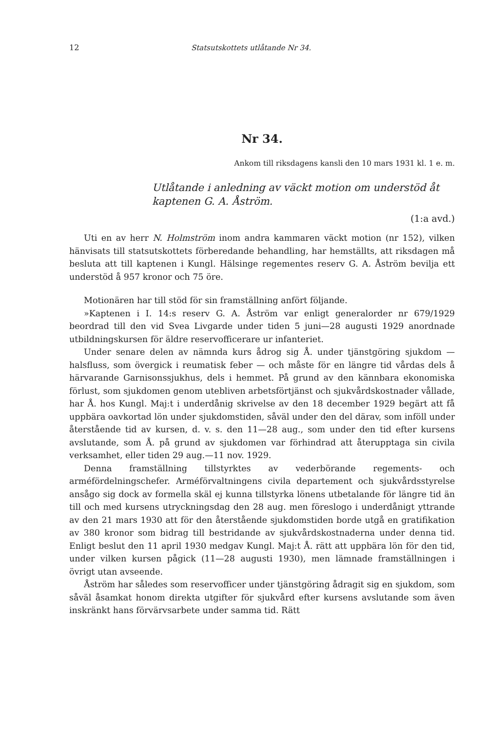12 Statsutskottets utlåtande Nr 34.
Nr 34.
Ankom till riksdagens kansli den 10 mars 1931 kl. 1 e. m.
Utlåtande i anledning av väckt motion om understöd åt kaptenen G. A. Åström.
(1:a avd.)
Uti en av herr N. Holmström inom andra kammaren väckt motion (nr 152), vilken hänvisats till statsutskottets förberedande behandling, har hemställts, att riksdagen må besluta att till kaptenen i Kungl. Hälsinge regementes reserv G. A. Åström bevilja ett understöd å 957 kronor och 75 öre.
Motionären har till stöd för sin framställning anfört följande.
»Kaptenen i I. 14:s reserv G. A. Åström var enligt generalorder nr 679/1929 beordrad till den vid Svea Livgarde under tiden 5 juni—28 augusti 1929 anordnade utbildningskursen för äldre reservofficerare ur infanteriet.
Under senare delen av nämnda kurs ådrog sig Å. under tjänstgöring sjukdom — halsfluss, som övergick i reumatisk feber — och måste för en längre tid vårdas dels å härvarande Garnisonssjukhus, dels i hemmet. På grund av den kännbara ekonomiska förlust, som sjukdomen genom utebliven arbetsförtjänst och sjukvårdskostnader vållade, har Å. hos Kungl. Maj:t i underdånig skrivelse av den 18 december 1929 begärt att få uppbära oavkortad lön under sjukdomstiden, såväl under den del därav, som inföll under återstående tid av kursen, d. v. s. den 11—28 aug., som under den tid efter kursens avslutande, som Å. på grund av sjukdomen var förhindrad att återupptaga sin civila verksamhet, eller tiden 29 aug.—11 nov. 1929.
Denna framställning tillstyrktes av vederbörande regements- och arméfördelningschefer. Arméförvaltningens civila departement och sjukvårdsstyrelse ansågo sig dock av formella skäl ej kunna tillstyrka lönens utbetalande för längre tid än till och med kursens utryckningsdag den 28 aug. men föreslogo i underdånigt yttrande av den 21 mars 1930 att för den återstående sjukdomstiden borde utgå en gratifikation av 380 kronor som bidrag till bestridande av sjukvårdskostnaderna under denna tid. Enligt beslut den 11 april 1930 medgav Kungl. Maj:t Å. rätt att uppbära lön för den tid, under vilken kursen pågick (11—28 augusti 1930), men lämnade framställningen i övrigt utan avseende.
Åström har således som reservofficer under tjänstgöring ådragit sig en sjukdom, som såväl åsamkat honom direkta utgifter för sjukvård efter kursens avslutande som även inskränkt hans förvärvsarbete under samma tid. Rätt